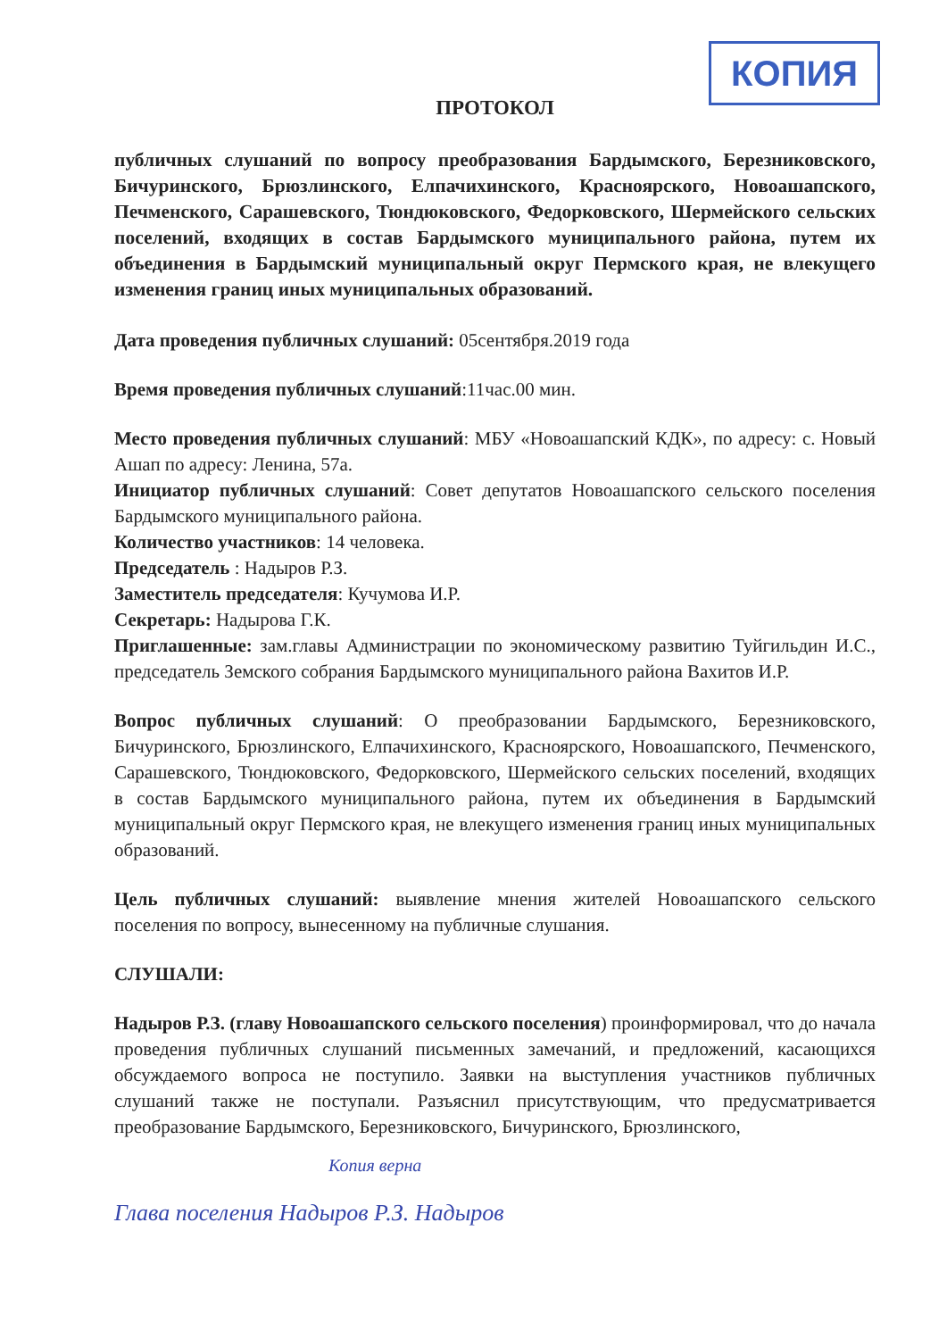КОПИЯ
ПРОТОКОЛ
публичных слушаний по вопросу преобразования Бардымского, Березниковского, Бичуринского, Брюзлинского, Елпачихинского, Красноярского, Новоашапского, Печменского, Сарашевского, Тюндюковского, Федорковского, Шермейского сельских поселений, входящих в состав Бардымского муниципального района, путем их объединения в Бардымский муниципальный округ Пермского края, не влекущего изменения границ иных муниципальных образований.
Дата проведения публичных слушаний: 05сентября.2019 года
Время проведения публичных слушаний:11час.00 мин.
Место проведения публичных слушаний: МБУ «Новоашапский КДК», по адресу: с. Новый Ашап по адресу: Ленина, 57а.
Инициатор публичных слушаний: Совет депутатов Новоашапского сельского поселения Бардымского муниципального района.
Количество участников: 14 человека.
Председатель : Надыров Р.З.
Заместитель председателя: Кучумова И.Р.
Секретарь: Надырова Г.К.
Приглашенные: зам.главы Администрации по экономическому развитию Туйгильдин И.С., председатель Земского собрания Бардымского муниципального района Вахитов И.Р.
Вопрос публичных слушаний: О преобразовании Бардымского, Березниковского, Бичуринского, Брюзлинского, Елпачихинского, Красноярского, Новоашапского, Печменского, Сарашевского, Тюндюковского, Федорковского, Шермейского сельских поселений, входящих в состав Бардымского муниципального района, путем их объединения в Бардымский муниципальный округ Пермского края, не влекущего изменения границ иных муниципальных образований.
Цель публичных слушаний: выявление мнения жителей Новоашапского сельского поселения по вопросу, вынесенному на публичные слушания.
СЛУШАЛИ:
Надыров Р.З. (главу Новоашапского сельского поселения) проинформировал, что до начала проведения публичных слушаний письменных замечаний, и предложений, касающихся обсуждаемого вопроса не поступило. Заявки на выступления участников публичных слушаний также не поступали. Разъяснил присутствующим, что предусматривается преобразование Бардымского, Березниковского, Бичуринского, Брюзлинского,
Копия верна
Глава поселения Надыров Р.З. Надыров